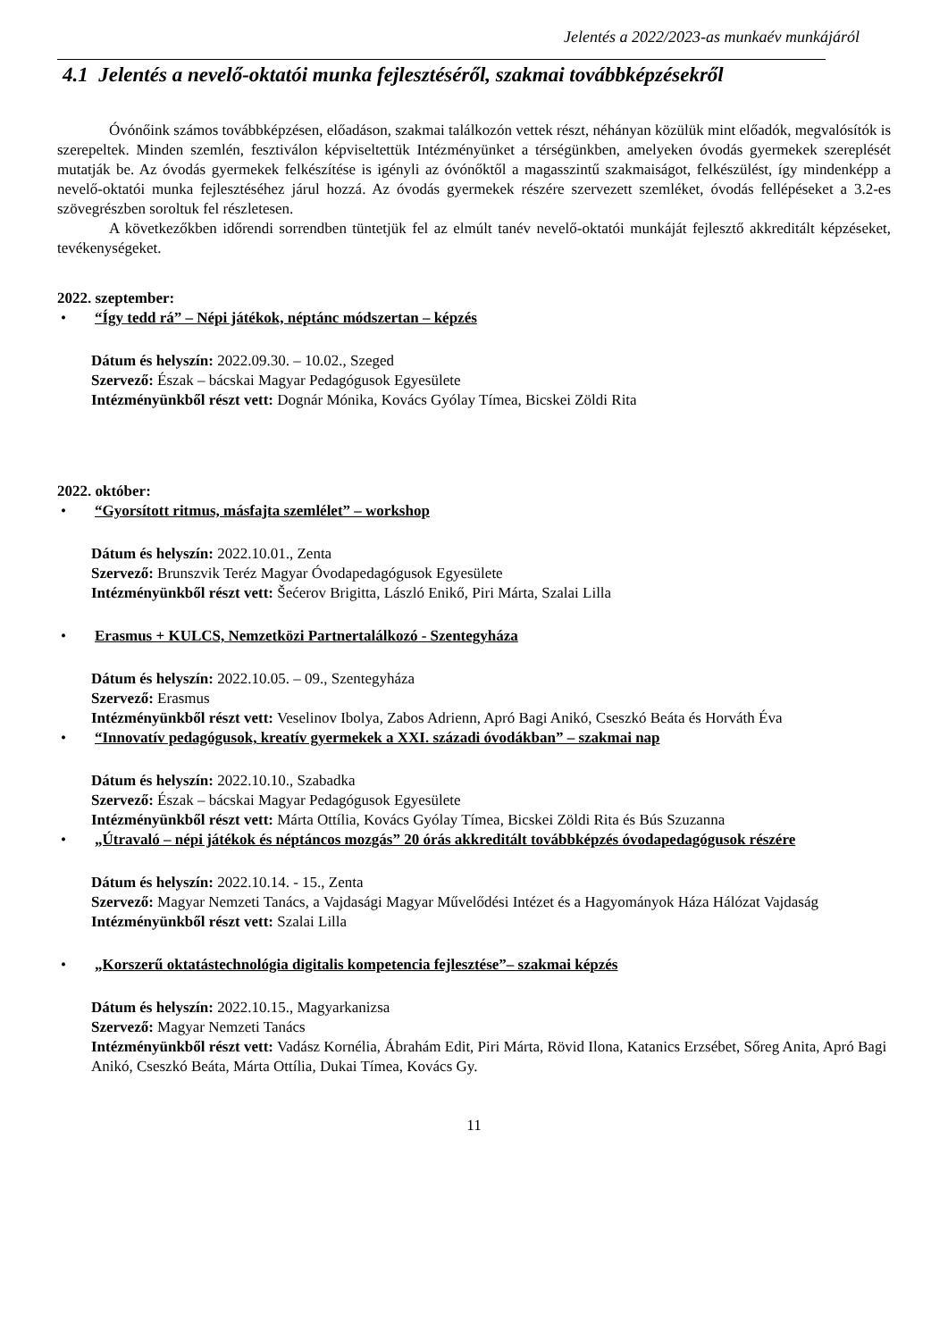Jelentés a 2022/2023-as munkaév munkájáról
4.1 Jelentés a nevelő-oktatói munka fejlesztéséről, szakmai továbbképzésekről
Óvónőink számos továbbképzésen, előadáson, szakmai találkozón vettek részt, néhányan közülük mint előadók, megvalósítók is szerepeltek. Minden szemlén, fesztiválon képviseltettük Intézményünket a térségünkben, amelyeken óvodás gyermekek szereplését mutatják be. Az óvodás gyermekek felkészítése is igényli az óvónőktől a magasszintű szakmaiságot, felkészülést, így mindenképp a nevelő-oktatói munka fejlesztéséhez járul hozzá. Az óvodás gyermekek részére szervezett szemléket, óvodás fellépéseket a 3.2-es szövegrészben soroltuk fel részletesen.
A következőkben időrendi sorrendben tüntetjük fel az elmúlt tanév nevelő-oktatói munkáját fejlesztő akkreditált képzéseket, tevékenységeket.
2022. szeptember:
• “Így tedd rá” – Népi játékok, néptánc módszertan – képzés
Dátum és helyszín: 2022.09.30. – 10.02., Szeged
Szervező: Észak – bácskai Magyar Pedagógusok Egyesülete
Intézményünkből részt vett: Dognár Mónika, Kovács Gyólay Tímea, Bicskei Zöldi Rita
2022. október:
• “Gyorsított ritmus, másfajta szemlélet” – workshop
Dátum és helyszín: 2022.10.01., Zenta
Szervező: Brunszvik Teréz Magyar Óvodapedagógusok Egyesülete
Intézményünkből részt vett: Šećerov Brigitta, László Enikő, Piri Márta, Szalai Lilla
• Erasmus + KULCS, Nemzetközi Partnertalálkozó - Szentegyháza
Dátum és helyszín: 2022.10.05. – 09., Szentegyháza
Szervező: Erasmus
Intézményünkből részt vett: Veselinov Ibolya, Zabos Adrienn, Apró Bagi Anikó, Cseszkó Beáta és Horváth Éva
• “Innovatív pedagógusok, kreatív gyermekek a XXI. századi óvodákban” – szakmai nap
Dátum és helyszín: 2022.10.10., Szabadka
Szervező: Észak – bácskai Magyar Pedagógusok Egyesülete
Intézményünkből részt vett: Márta Ottília, Kovács Gyólay Tímea, Bicskei Zöldi Rita és Bús Szuzanna
• „Útravaló – népi játékok és néptáncos mozgás” 20 órás akkreditált továbbképzés óvodapedagógusok részére
Dátum és helyszín: 2022.10.14. - 15., Zenta
Szervező: Magyar Nemzeti Tanács, a Vajdasági Magyar Művelődési Intézet és a Hagyományok Háza Hálózat Vajdaság
Intézményünkből részt vett: Szalai Lilla
• „Korszerű oktatástechnológia digitalis kompetencia fejlesztése”– szakmai képzés
Dátum és helyszín: 2022.10.15., Magyarkanizsa
Szervező: Magyar Nemzeti Tanács
Intézményünkből részt vett: Vadász Kornélia, Ábrahám Edit, Piri Márta, Rövid Ilona, Katanics Erzsébet, Sőreg Anita, Apró Bagi Anikó, Cseszkó Beáta, Márta Ottília, Dukai Tímea, Kovács Gy.
11